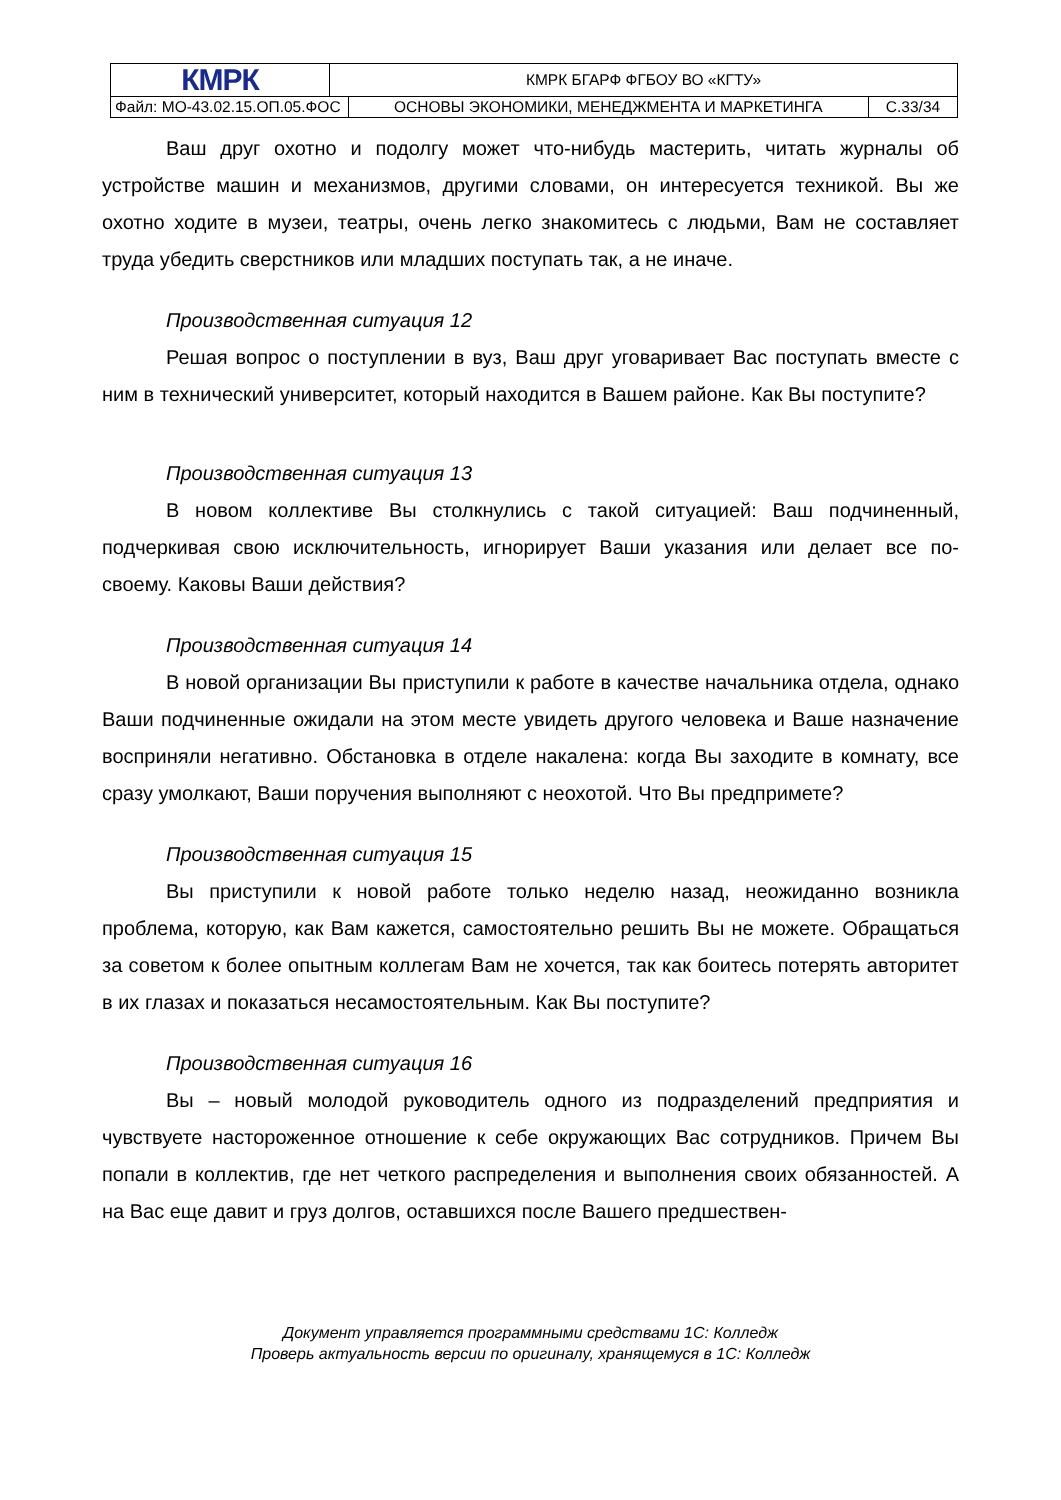| КМРК | КМРК БГАРФ ФГБОУ ВО «КГТУ» | | |
| Файл: МО-43.02.15.ОП.05.ФОС | | ОСНОВЫ ЭКОНОМИКИ, МЕНЕДЖМЕНТА И МАРКЕТИНГА | С.33/34 |
Ваш друг охотно и подолгу может что-нибудь мастерить, читать журналы об устройстве машин и механизмов, другими словами, он интересуется техникой. Вы же охотно ходите в музеи, театры, очень легко знакомитесь с людьми, Вам не составляет труда убедить сверстников или младших поступать так, а не иначе.
Производственная ситуация 12
Решая вопрос о поступлении в вуз, Ваш друг уговаривает Вас поступать вместе с ним в технический университет, который находится в Вашем районе. Как Вы поступите?
Производственная ситуация 13
В новом коллективе Вы столкнулись с такой ситуацией: Ваш подчиненный, подчеркивая свою исключительность, игнорирует Ваши указания или делает все по-своему. Каковы Ваши действия?
Производственная ситуация 14
В новой организации Вы приступили к работе в качестве начальника отдела, однако Ваши подчиненные ожидали на этом месте увидеть другого человека и Ваше назначение восприняли негативно. Обстановка в отделе накалена: когда Вы заходите в комнату, все сразу умолкают, Ваши поручения выполняют с неохотой. Что Вы предпримете?
Производственная ситуация 15
Вы приступили к новой работе только неделю назад, неожиданно возникла проблема, которую, как Вам кажется, самостоятельно решить Вы не можете. Обращаться за советом к более опытным коллегам Вам не хочется, так как боитесь потерять авторитет в их глазах и показаться несамостоятельным. Как Вы поступите?
Производственная ситуация 16
Вы – новый молодой руководитель одного из подразделений предприятия и чувствуете настороженное отношение к себе окружающих Вас сотрудников. Причем Вы попали в коллектив, где нет четкого распределения и выполнения своих обязанностей. А на Вас еще давит и груз долгов, оставшихся после Вашего предшествен-
Документ управляется программными средствами 1С: Колледж
Проверь актуальность версии по оригиналу, хранящемуся в 1С: Колледж